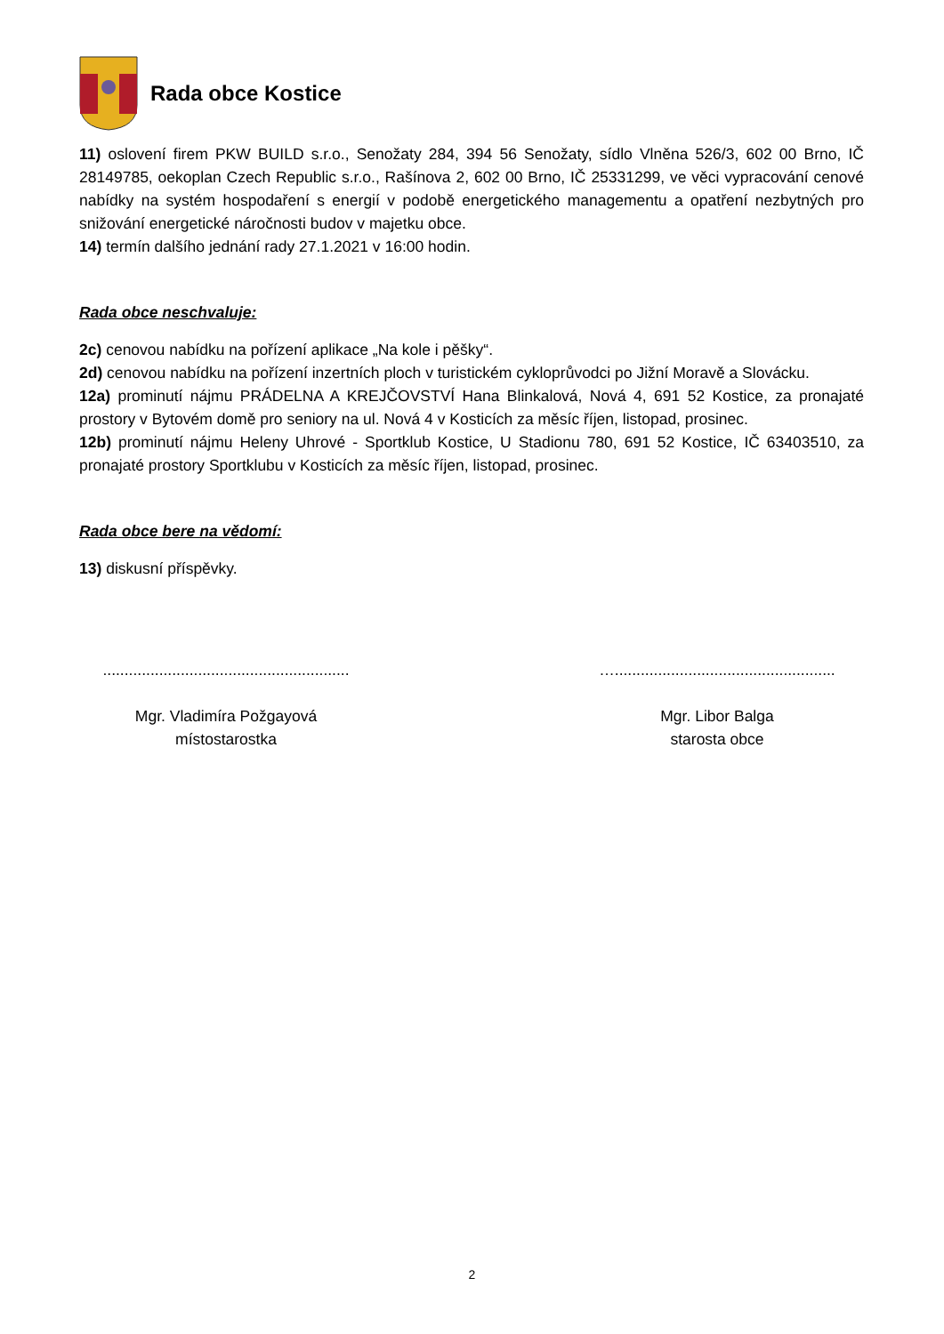Rada obce Kostice
11) oslovení firem PKW BUILD s.r.o., Senožaty 284, 394 56 Senožaty, sídlo Vlněna 526/3, 602 00 Brno, IČ 28149785, oekoplan Czech Republic s.r.o., Rašínova 2, 602 00 Brno, IČ 25331299, ve věci vypracování cenové nabídky na systém hospodaření s energií v podobě energetického managementu a opatření nezbytných pro snižování energetické náročnosti budov v majetku obce.
14) termín dalšího jednání rady 27.1.2021 v 16:00 hodin.
Rada obce neschvaluje:
2c) cenovou nabídku na pořízení aplikace „Na kole i pěšky“.
2d) cenovou nabídku na pořízení inzertních ploch v turistickém cykloprůvodci po Jižní Moravě a Slovácku.
12a) prominutí nájmu PRÁDELNA A KREJČOVSTVÍ Hana Blinkalová, Nová 4, 691 52 Kostice, za pronajaté prostory v Bytovém domě pro seniory na ul. Nová 4 v Kosticích za měsíc říjen, listopad, prosinec.
12b) prominutí nájmu Heleny Uhrové - Sportklub Kostice, U Stadionu 780, 691 52 Kostice, IČ 63403510, za pronajaté prostory Sportklubu v Kosticích za měsíc říjen, listopad, prosinec.
Rada obce bere na vědomí:
13) diskusní příspěvky.
.........................................................
Mgr. Vladimíra Požgayová
místostarostka
…...................................................
Mgr. Libor Balga
starosta obce
2